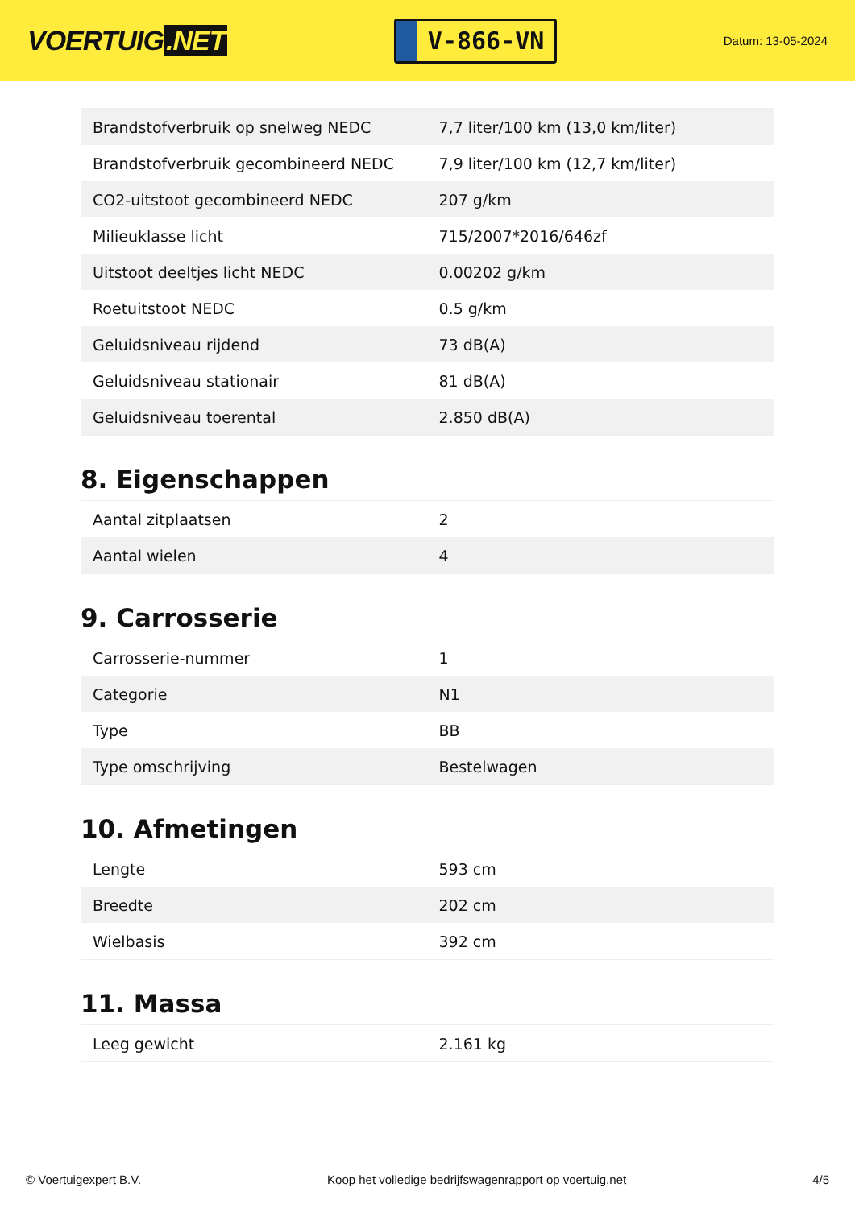VOERTUIG.NET
V-866-VN
Datum: 13-05-2024
| Brandstofverbruik op snelweg NEDC | 7,7 liter/100 km (13,0 km/liter) |
| Brandstofverbruik gecombineerd NEDC | 7,9 liter/100 km (12,7 km/liter) |
| CO2-uitstoot gecombineerd NEDC | 207 g/km |
| Milieuklasse licht | 715/2007*2016/646zf |
| Uitstoot deeltjes licht NEDC | 0.00202 g/km |
| Roetuitstoot NEDC | 0.5 g/km |
| Geluidsniveau rijdend | 73 dB(A) |
| Geluidsniveau stationair | 81 dB(A) |
| Geluidsniveau toerental | 2.850 dB(A) |
8. Eigenschappen
| Aantal zitplaatsen | 2 |
| Aantal wielen | 4 |
9. Carrosserie
| Carrosserie-nummer | 1 |
| Categorie | N1 |
| Type | BB |
| Type omschrijving | Bestelwagen |
10. Afmetingen
| Lengte | 593 cm |
| Breedte | 202 cm |
| Wielbasis | 392 cm |
11. Massa
| Leeg gewicht | 2.161 kg |
© Voertuigexpert B.V. Koop het volledige bedrijfswagenrapport op voertuig.net 4/5